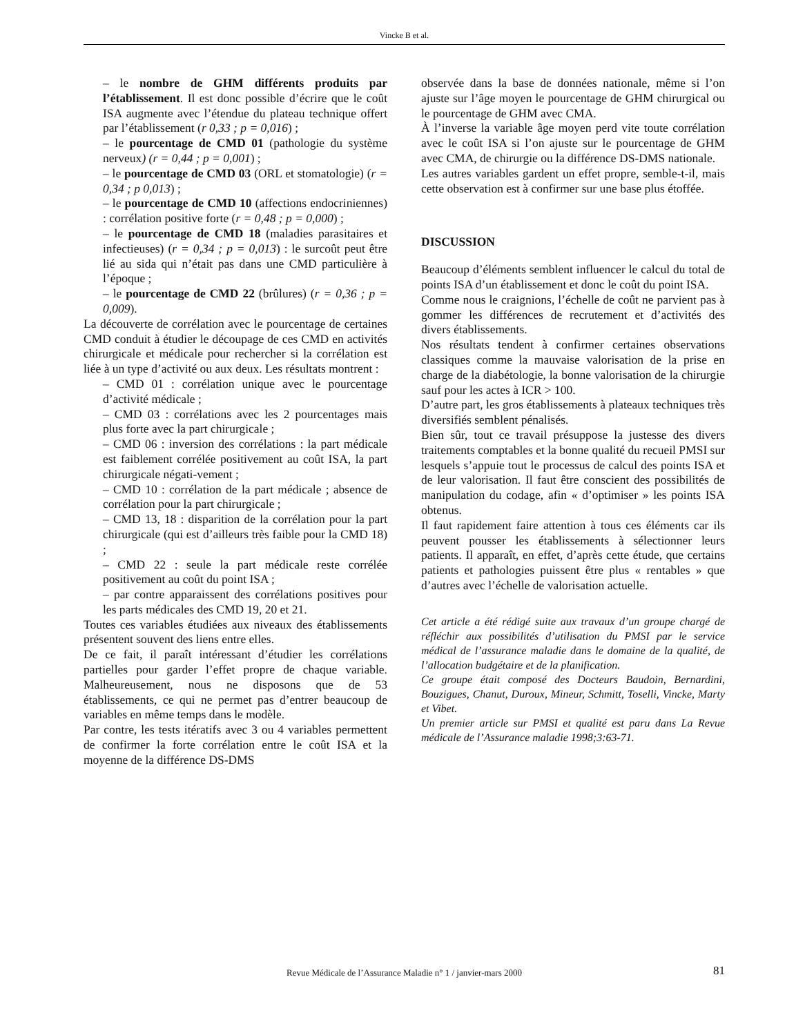Vincke B et al.
– le nombre de GHM différents produits par l’établissement. Il est donc possible d’écrire que le coût ISA augmente avec l’étendue du plateau technique offert par l’établissement (r 0,33 ; p = 0,016) ;
– le pourcentage de CMD 01 (pathologie du système nerveux) (r = 0,44 ; p = 0,001) ;
– le pourcentage de CMD 03 (ORL et stomatologie) (r = 0,34 ; p 0,013) ;
– le pourcentage de CMD 10 (affections endocriniennes) : corrélation positive forte (r = 0,48 ; p = 0,000) ;
– le pourcentage de CMD 18 (maladies parasitaires et infectieuses) (r = 0,34 ; p = 0,013) : le surcoût peut être lié au sida qui n’était pas dans une CMD particulière à l’époque ;
– le pourcentage de CMD 22 (brûlures) (r = 0,36 ; p = 0,009).
La découverte de corrélation avec le pourcentage de certaines CMD conduit à étudier le découpage de ces CMD en activités chirurgicale et médicale pour rechercher si la corrélation est liée à un type d’activité ou aux deux. Les résultats montrent :
– CMD 01 : corrélation unique avec le pourcentage d’activité médicale ;
– CMD 03 : corrélations avec les 2 pourcentages mais plus forte avec la part chirurgicale ;
– CMD 06 : inversion des corrélations : la part médicale est faiblement corrélée positivement au coût ISA, la part chirurgicale négati-vement ;
– CMD 10 : corrélation de la part médicale ; absence de corrélation pour la part chirurgicale ;
– CMD 13, 18 : disparition de la corrélation pour la part chirurgicale (qui est d’ailleurs très faible pour la CMD 18) ;
– CMD 22 : seule la part médicale reste corrélée positivement au coût du point ISA ;
– par contre apparaissent des corrélations positives pour les parts médicales des CMD 19, 20 et 21.
Toutes ces variables étudiées aux niveaux des établissements présentent souvent des liens entre elles.
De ce fait, il paraît intéressant d’étudier les corrélations partielles pour garder l’effet propre de chaque variable. Malheureusement, nous ne disposons que de 53 établissements, ce qui ne permet pas d’entrer beaucoup de variables en même temps dans le modèle.
Par contre, les tests itératifs avec 3 ou 4 variables permettent de confirmer la forte corrélation entre le coût ISA et la moyenne de la différence DS-DMS
observée dans la base de données nationale, même si l’on ajuste sur l’âge moyen le pourcentage de GHM chirurgical ou le pourcentage de GHM avec CMA.
À l’inverse la variable âge moyen perd vite toute corrélation avec le coût ISA si l’on ajuste sur le pourcentage de GHM avec CMA, de chirurgie ou la différence DS-DMS nationale.
Les autres variables gardent un effet propre, semble-t-il, mais cette observation est à confirmer sur une base plus étoffée.
DISCUSSION
Beaucoup d’éléments semblent influencer le calcul du total de points ISA d’un établissement et donc le coût du point ISA.
Comme nous le craignions, l’échelle de coût ne parvient pas à gommer les différences de recrutement et d’activités des divers établissements.
Nos résultats tendent à confirmer certaines observations classiques comme la mauvaise valorisation de la prise en charge de la diabétologie, la bonne valorisation de la chirurgie sauf pour les actes à ICR > 100.
D’autre part, les gros établissements à plateaux techniques très diversifiés semblent pénalisés.
Bien sûr, tout ce travail présuppose la justesse des divers traitements comptables et la bonne qualité du recueil PMSI sur lesquels s’appuie tout le processus de calcul des points ISA et de leur valorisation. Il faut être conscient des possibilités de manipulation du codage, afin « d’optimiser » les points ISA obtenus.
Il faut rapidement faire attention à tous ces éléments car ils peuvent pousser les établissements à sélectionner leurs patients. Il apparaît, en effet, d’après cette étude, que certains patients et pathologies puissent être plus « rentables » que d’autres avec l’échelle de valorisation actuelle.
Cet article a été rédigé suite aux travaux d’un groupe chargé de réfléchir aux possibilités d’utilisation du PMSI par le service médical de l’assurance maladie dans le domaine de la qualité, de l’allocation budgétaire et de la planification.
Ce groupe était composé des Docteurs Baudoin, Bernardini, Bouzigues, Chanut, Duroux, Mineur, Schmitt, Toselli, Vincke, Marty et Vibet.
Un premier article sur PMSI et qualité est paru dans La Revue médicale de l’Assurance maladie 1998;3:63-71.
Revue Médicale de l’Assurance Maladie n° 1 / janvier-mars 2000 81